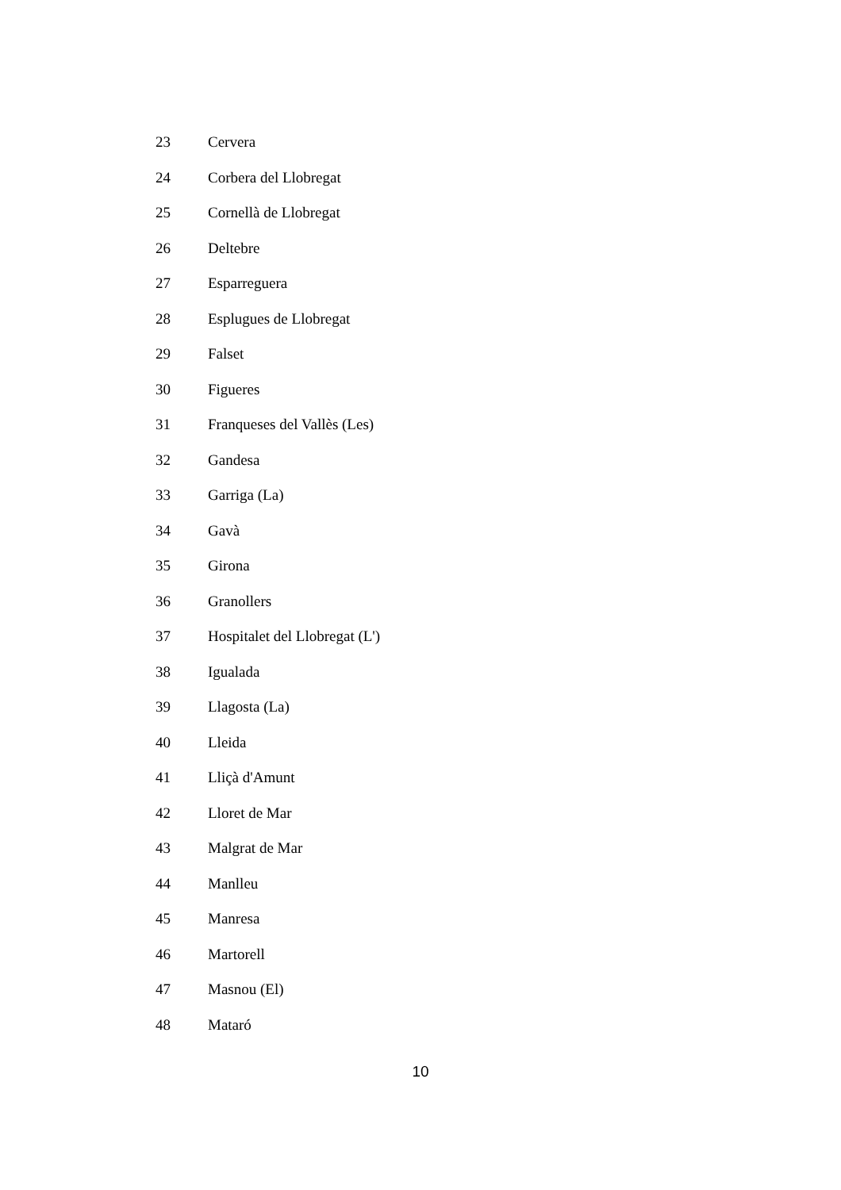| 23 | Cervera |
| 24 | Corbera del Llobregat |
| 25 | Cornellà de Llobregat |
| 26 | Deltebre |
| 27 | Esparreguera |
| 28 | Esplugues de Llobregat |
| 29 | Falset |
| 30 | Figueres |
| 31 | Franqueses del Vallès (Les) |
| 32 | Gandesa |
| 33 | Garriga (La) |
| 34 | Gavà |
| 35 | Girona |
| 36 | Granollers |
| 37 | Hospitalet del Llobregat (L') |
| 38 | Igualada |
| 39 | Llagosta (La) |
| 40 | Lleida |
| 41 | Lliçà d'Amunt |
| 42 | Lloret de Mar |
| 43 | Malgrat de Mar |
| 44 | Manlleu |
| 45 | Manresa |
| 46 | Martorell |
| 47 | Masnou (El) |
| 48 | Mataró |
10